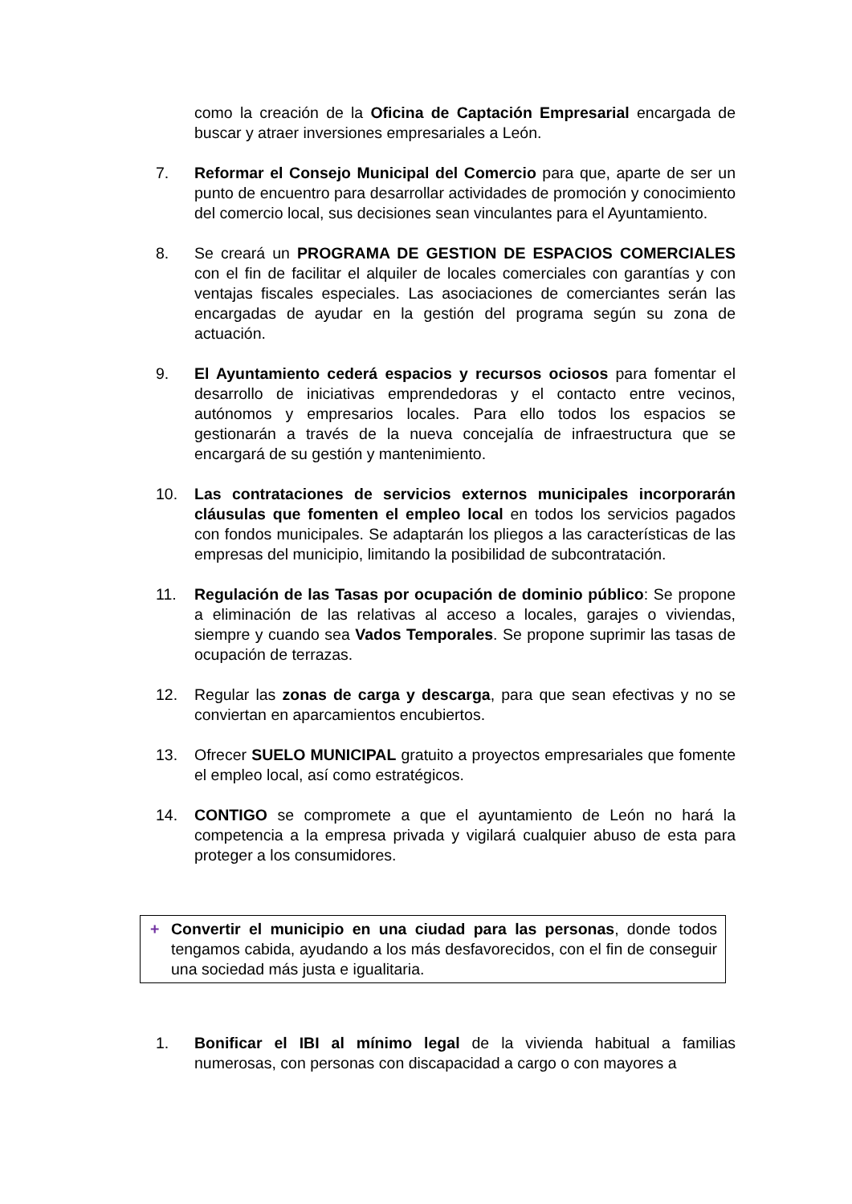como la creación de la Oficina de Captación Empresarial encargada de buscar y atraer inversiones empresariales a León.
7. Reformar el Consejo Municipal del Comercio para que, aparte de ser un punto de encuentro para desarrollar actividades de promoción y conocimiento del comercio local, sus decisiones sean vinculantes para el Ayuntamiento.
8. Se creará un PROGRAMA DE GESTION DE ESPACIOS COMERCIALES con el fin de facilitar el alquiler de locales comerciales con garantías y con ventajas fiscales especiales. Las asociaciones de comerciantes serán las encargadas de ayudar en la gestión del programa según su zona de actuación.
9. El Ayuntamiento cederá espacios y recursos ociosos para fomentar el desarrollo de iniciativas emprendedoras y el contacto entre vecinos, autónomos y empresarios locales. Para ello todos los espacios se gestionarán a través de la nueva concejalía de infraestructura que se encargará de su gestión y mantenimiento.
10. Las contrataciones de servicios externos municipales incorporarán cláusulas que fomenten el empleo local en todos los servicios pagados con fondos municipales. Se adaptarán los pliegos a las características de las empresas del municipio, limitando la posibilidad de subcontratación.
11. Regulación de las Tasas por ocupación de dominio público: Se propone a eliminación de las relativas al acceso a locales, garajes o viviendas, siempre y cuando sea Vados Temporales. Se propone suprimir las tasas de ocupación de terrazas.
12. Regular las zonas de carga y descarga, para que sean efectivas y no se conviertan en aparcamientos encubiertos.
13. Ofrecer SUELO MUNICIPAL gratuito a proyectos empresariales que fomente el empleo local, así como estratégicos.
14. CONTIGO se compromete a que el ayuntamiento de León no hará la competencia a la empresa privada y vigilará cualquier abuso de esta para proteger a los consumidores.
+ Convertir el municipio en una ciudad para las personas, donde todos tengamos cabida, ayudando a los más desfavorecidos, con el fin de conseguir una sociedad más justa e igualitaria.
1. Bonificar el IBI al mínimo legal de la vivienda habitual a familias numerosas, con personas con discapacidad a cargo o con mayores a